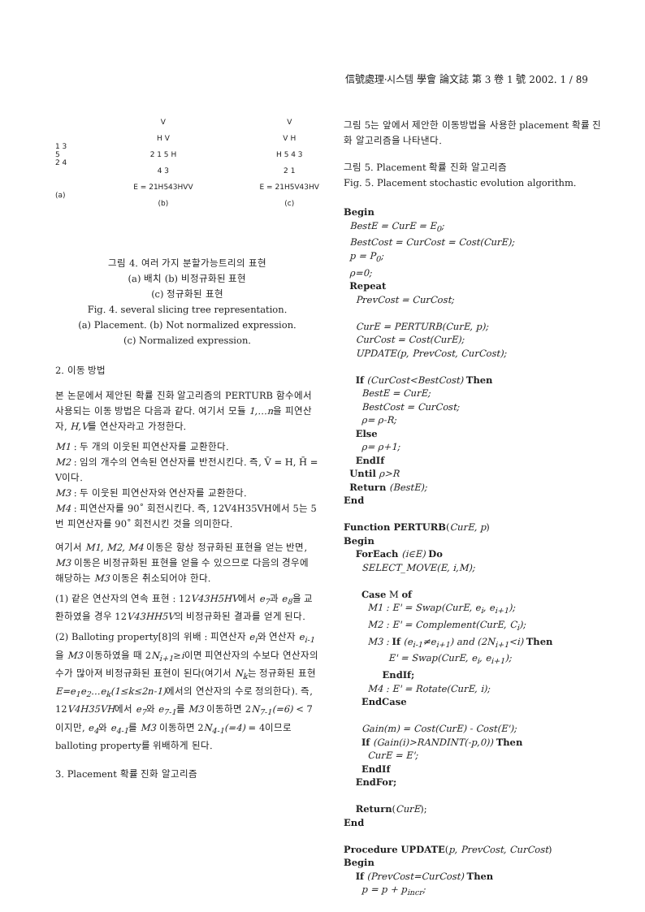信號處理·시스템 學會 論文誌 第 3 卷 1 號 2002. 1 / 89
1 3
5
2 4
(a)
V
H V
2 1 5 H
4 3
E = 21H543HVV
(b)
V
V H
H 5 4 3
2 1
E = 21H5V43HV
(c)
그림 4. 여러 가지 분할가능트리의 표현
(a) 배치 (b) 비정규화된 표현
(c) 정규화된 표현
Fig. 4. several slicing tree representation.
(a) Placement. (b) Not normalized expression.
(c) Normalized expression.
2. 이동 방법
본 논문에서 제안된 확률 진화 알고리즘의 PERTURB 함수에서 사용되는 이동 방법은 다음과 같다. 여기서 모듈 1,…n을 피연산자, H,V를 연산자라고 가정한다.
M1 : 두 개의 이웃된 피연산자를 교환한다.
M2 : 임의 개수의 연속된 연산자를 반전시킨다. 즉, V̄ = H, H̄ = V이다.
M3 : 두 이웃된 피연산자와 연산자를 교환한다.
M4 : 피연산자를 90˚ 회전시킨다. 즉, 12V4H35VH에서 5는 5번 피연산자를 90˚ 회전시킨 것을 의미한다.
여기서 M1, M2, M4 이동은 항상 정규화된 표현을 얻는 반면, M3 이동은 비정규화된 표현을 얻을 수 있으므로 다음의 경우에 해당하는 M3 이동은 취소되어야 한다.
(1) 같은 연산자의 연속 표현 : 12V43H5HV에서 e<sub>7</sub>과 e<sub>8</sub>을 교환하였을 경우 12V43HH5V의 비정규화된 결과를 얻게 된다.
(2) Balloting property[8]의 위배 : 피연산자 e<sub>i</sub>와 연산자 e<sub>i-1</sub>을 M3 이동하였을 때 2N<sub>i+1</sub>≥i이면 피연산자의 수보다 연산자의 수가 많아져 비정규화된 표현이 된다(여기서 N<sub>k</sub>는 정규화된 표현 E=e<sub>1</sub>e<sub>2</sub>…e<sub>k</sub>(1≤k≤2n-1) 에서의 연산자의 수로 정의한다). 즉, 12V4H35VH에서 e<sub>7</sub>와 e<sub>7-1</sub>를 M3 이동하면 2N<sub>7-1</sub>(=6) < 7이지만, e<sub>4</sub>와 e<sub>4-1</sub>를 M3 이동하면 2N<sub>4-1</sub>(=4) = 4이므로 balloting property를 위배하게 된다.
3. Placement 확률 진화 알고리즘
그림 5는 앞에서 제안한 이동방법을 사용한 placement 확률 진화 알고리즘을 나타낸다.
그림 5. Placement 확률 진화 알고리즘
Fig. 5. Placement stochastic evolution algorithm.
Begin
BestE = CurE = E<sub>0</sub>;
BestCost = CurCost = Cost(CurE);
p = P<sub>0</sub>;
ρ=0;
Repeat
PrevCost = CurCost;
CurE = PERTURB(CurE, p);
CurCost = Cost(CurE);
UPDATE(p, PrevCost, CurCost);
If (CurCost<BestCost) Then
BestE = CurE;
BestCost = CurCost;
ρ= ρ-R;
Else
ρ= ρ+1;
EndIf
Until ρ>R
Return (BestE);
End
Function PERTURB(CurE, p)
Begin
ForEach (i∈E) Do
SELECT_MOVE(E, i,M);
Case M of
M1 : E' = Swap(CurE, e<sub>i</sub>, e<sub>i+1</sub>);
M2 : E' = Complement(CurE, C<sub>i</sub>);
M3 : If (e<sub>i-1</sub>≠e<sub>i+1</sub>) and (2N<sub>i+1</sub><i) Then
E' = Swap(CurE, e<sub>i</sub>, e<sub>i+1</sub>);
EndIf;
M4 : E' = Rotate(CurE, i);
EndCase
Gain(m) = Cost(CurE) - Cost(E');
If (Gain(i)>RANDINT(-p,0)) Then
CurE = E';
EndIf
EndFor;
Return(CurE);
End
Procedure UPDATE(p, PrevCost, CurCost)
Begin
If (PrevCost=CurCost) Then
p = p + p<sub>incr</sub>;